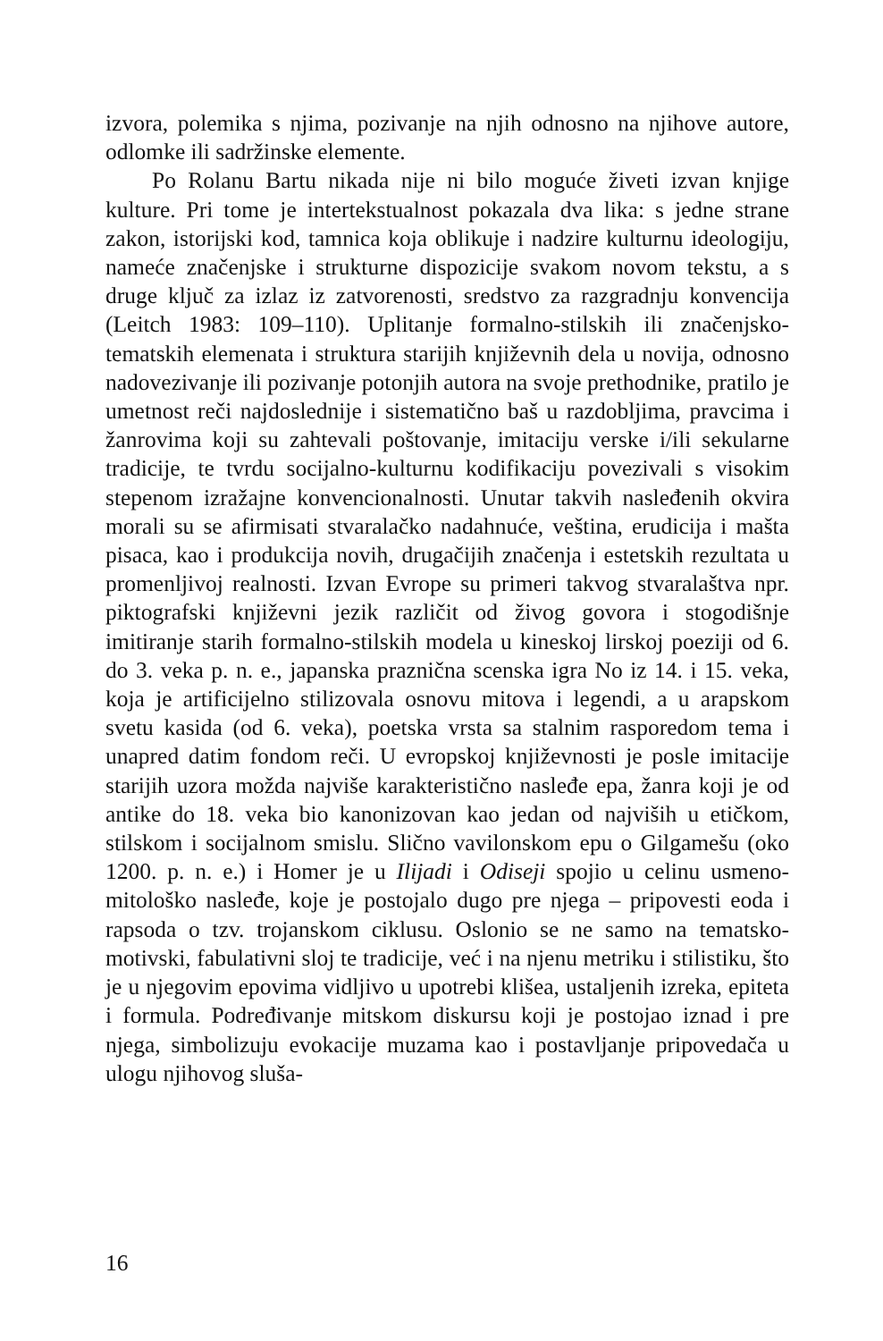izvora, polemika s njima, pozivanje na njih odnosno na njihove autore, odlomke ili sadržinske elemente.
Po Rolanu Bartu nikada nije ni bilo moguće živeti izvan knjige kulture. Pri tome je intertekstualnost pokazala dva lika: s jedne strane zakon, istorijski kod, tamnica koja oblikuje i nadzire kulturnu ideologiju, nameće značenjske i strukturne dispozicije svakom novom tekstu, a s druge ključ za izlaz iz zatvorenosti, sredstvo za razgradnju konvencija (Leitch 1983: 109–110). Upli­tanje formalno-stilskih ili značenjsko-tematskih elemenata i struktura starijih književnih dela u novija, odnosno nadovezi­vanje ili pozivanje potonjih autora na svoje prethodnike, pratilo je umetnost reči najdoslednije i sistematično baš u razdobljima, pravcima i žanrovima koji su zahtevali poštovanje, imitaciju verske i/ili sekularne tradicije, te tvrdu socijalno-kulturnu kodi­fikaciju povezivali s visokim stepenom izražajne konvencional­nosti. Unutar takvih nasleđenih okvira morali su se afirmisati stvaralačko nadahnuće, veština, erudicija i mašta pisaca, kao i produkcija novih, drugačijih značenja i estetskih rezultata u pro­menljivoj realnosti. Izvan Evrope su primeri takvog stvaralaštva npr. piktografski književni jezik različit od živog govora i sto­godišnje imitiranje starih formalno-stilskih modela u kineskoj lirskoj poeziji od 6. do 3. veka p. n. e., japanska praznična scenska igra No iz 14. i 15. veka, koja je artificijelno stilizovala osnovu mitova i legendi, a u arapskom svetu kasida (od 6. veka), poetska vrsta sa stalnim rasporedom tema i unapred datim fondom reči. U evropskoj književnosti je posle imitacije starijih uzora možda najviše karakteristično nasleđe epa, žanra koji je od antike do 18. veka bio kanonizovan kao jedan od najviših u etičkom, stilskom i socijalnom smislu. Slično vavilonskom epu o Gilgamešu (oko 1200. p. n. e.) i Homer je u Ilijadi i Odiseji spojio u celinu usme­no-mitološko nasleđe, koje je postojalo dugo pre njega – pripove­sti eoda i rapsoda o tzv. trojanskom ciklusu. Oslonio se ne samo na tematsko-motivski, fabulativni sloj te tradicije, već i na njenu metriku i stilistiku, što je u njegovim epovima vidljivo u upotrebi klišea, ustaljenih izreka, epiteta i formula. Podređivanje mitskom diskursu koji je postojao iznad i pre njega, simbolizuju evokacije muzama kao i postavljanje pripovedača u ulogu njihovog sluša-
16